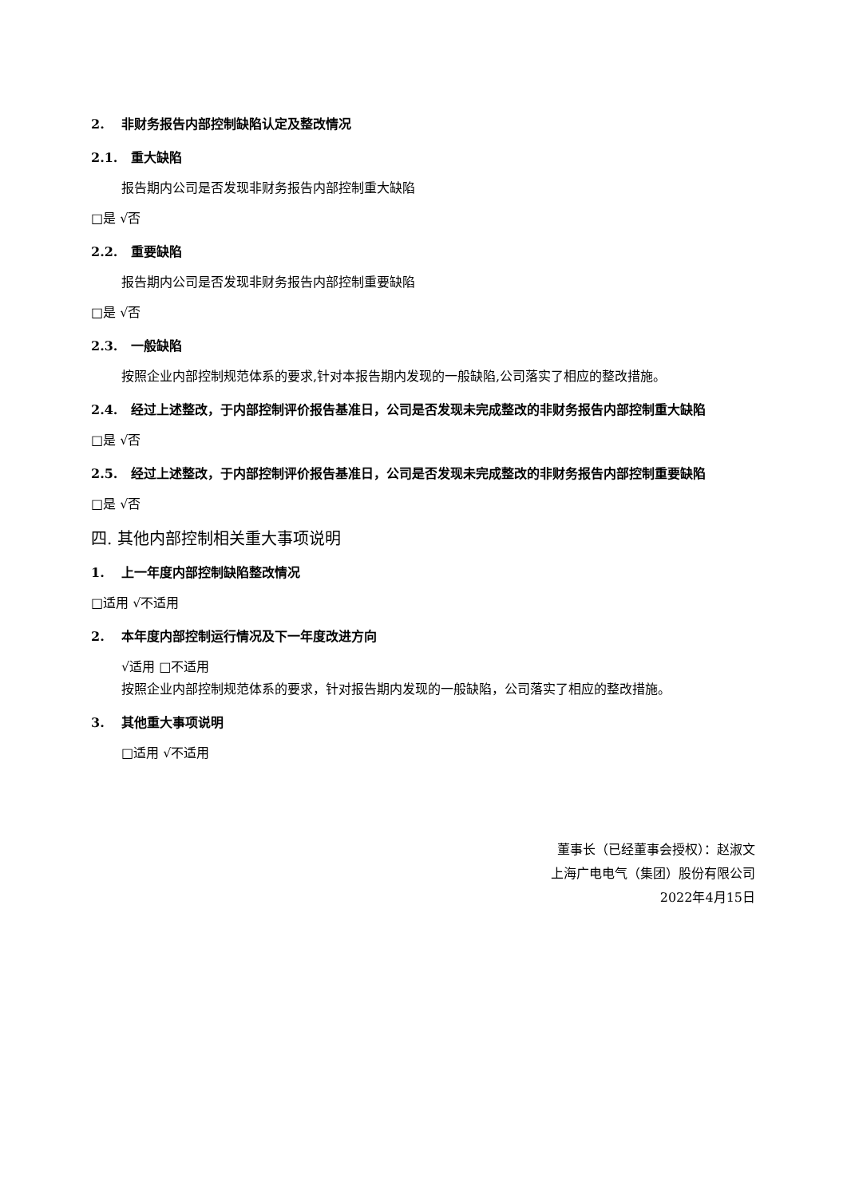2. 非财务报告内部控制缺陷认定及整改情况
2.1. 重大缺陷
报告期内公司是否发现非财务报告内部控制重大缺陷
□是 √否
2.2. 重要缺陷
报告期内公司是否发现非财务报告内部控制重要缺陷
□是 √否
2.3. 一般缺陷
按照企业内部控制规范体系的要求,针对本报告期内发现的一般缺陷,公司落实了相应的整改措施。
2.4. 经过上述整改，于内部控制评价报告基准日，公司是否发现未完成整改的非财务报告内部控制重大缺陷
□是 √否
2.5. 经过上述整改，于内部控制评价报告基准日，公司是否发现未完成整改的非财务报告内部控制重要缺陷
□是 √否
四. 其他内部控制相关重大事项说明
1. 上一年度内部控制缺陷整改情况
□适用 √不适用
2. 本年度内部控制运行情况及下一年度改进方向
√适用 □不适用
按照企业内部控制规范体系的要求，针对报告期内发现的一般缺陷，公司落实了相应的整改措施。
3. 其他重大事项说明
□适用 √不适用
董事长（已经董事会授权）：赵淑文
上海广电电气（集团）股份有限公司
2022年4月15日